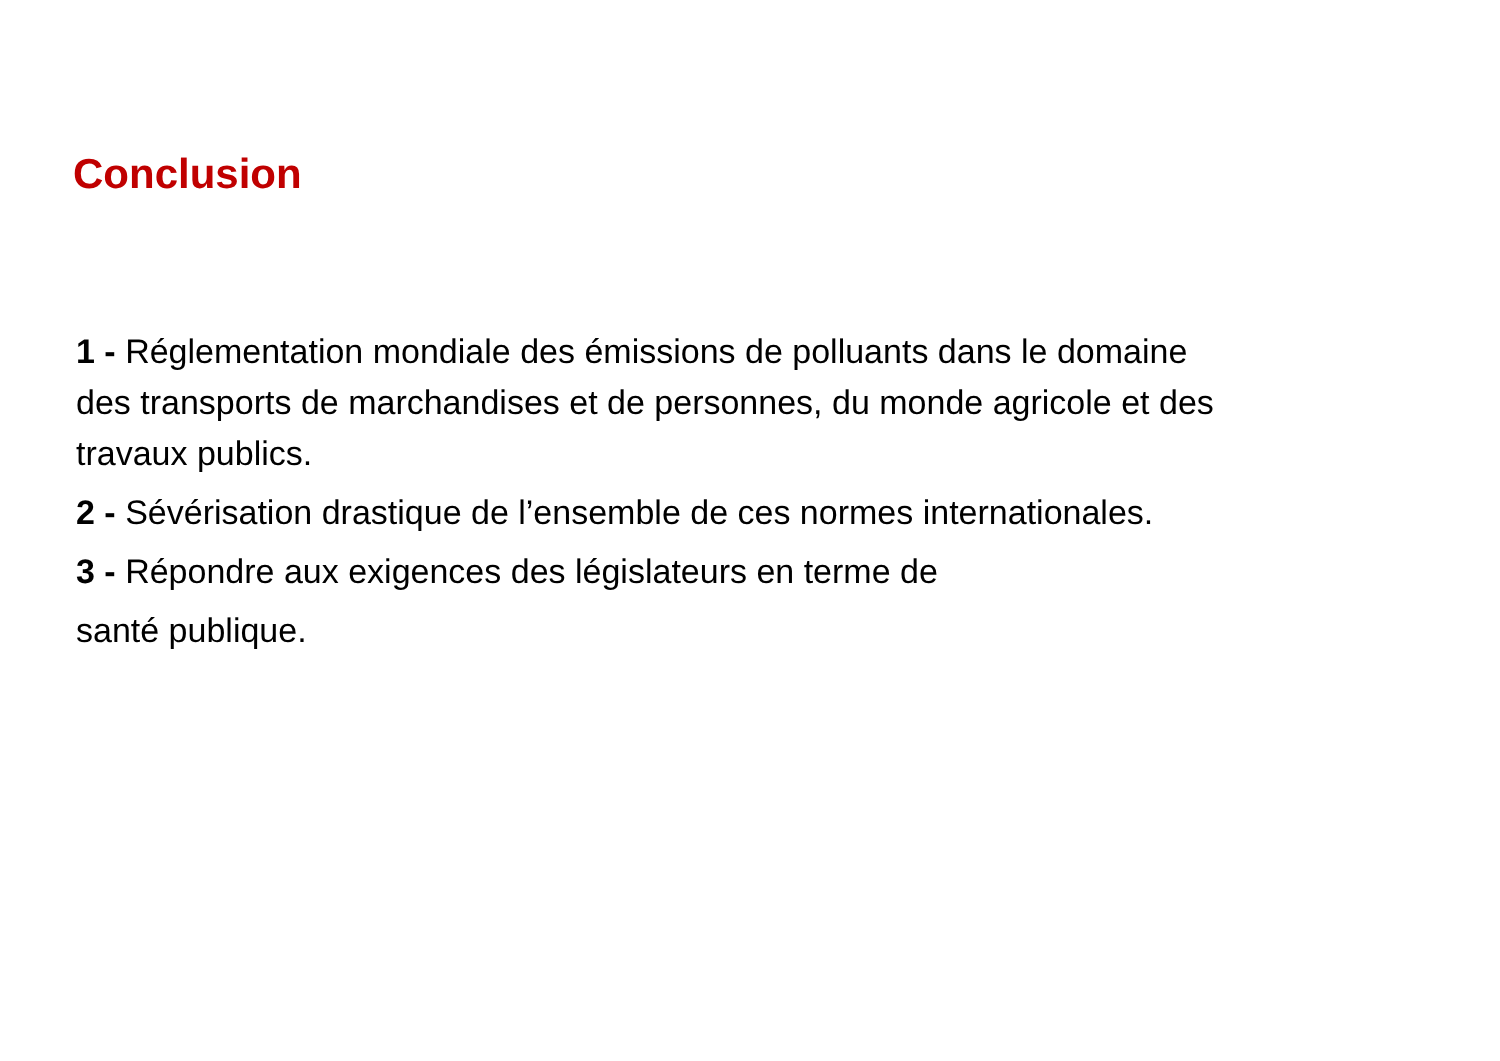Conclusion
1 - Réglementation mondiale des émissions de polluants dans le domaine des transports de marchandises et de personnes, du monde agricole et des travaux publics.
2 - Sévérisation drastique de l’ensemble de ces normes internationales.
3 - Répondre aux exigences des législateurs en terme de
santé publique.